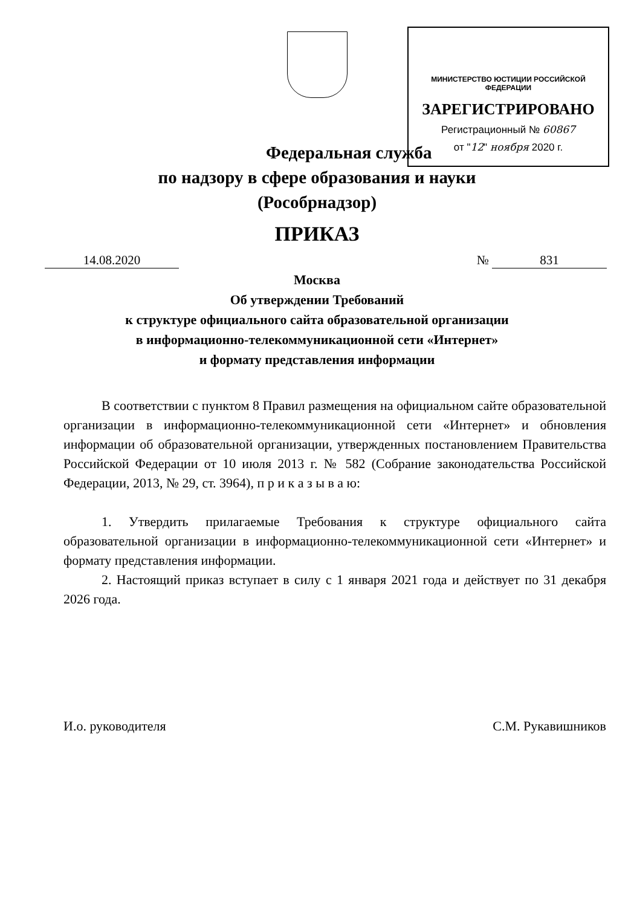МИНИСТЕРСТВО ЮСТИЦИИ РОССИЙСКОЙ ФЕДЕРАЦИИ
ЗАРЕГИСТРИРОВАНО
Регистрационный № 60867
от "12" ноября 2020 г.
Федеральная служба
по надзору в сфере образования и науки
(Рособрнадзор)
ПРИКАЗ
14.08.2020 № 831
Москва
Об утверждении Требований
к структуре официального сайта образовательной организации
в информационно-телекоммуникационной сети «Интернет»
и формату представления информации
В соответствии с пунктом 8 Правил размещения на официальном сайте образовательной организации в информационно-телекоммуникационной сети «Интернет» и обновления информации об образовательной организации, утвержденных постановлением Правительства Российской Федерации от 10 июля 2013 г. № 582 (Собрание законодательства Российской Федерации, 2013, № 29, ст. 3964), п р и к а з ы в а ю:
1. Утвердить прилагаемые Требования к структуре официального сайта образовательной организации в информационно-телекоммуникационной сети «Интернет» и формату представления информации.
2. Настоящий приказ вступает в силу с 1 января 2021 года и действует по 31 декабря 2026 года.
И.о. руководителя С.М. Рукавишников